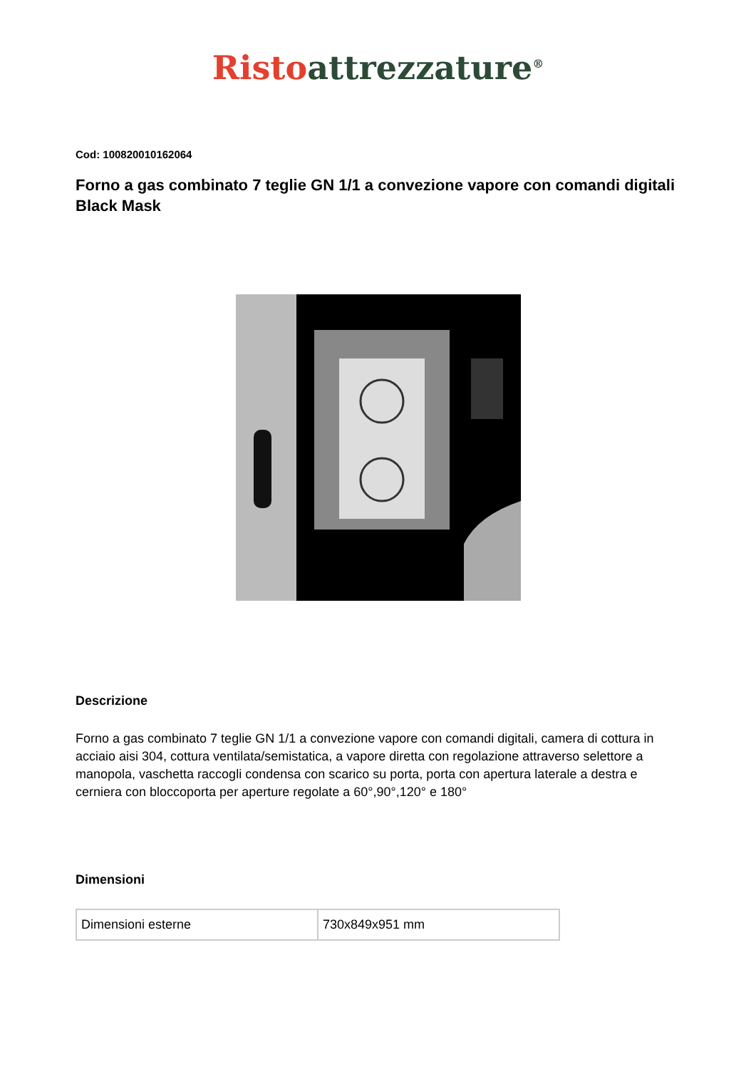Risto attrezzature<sup>®</sup>
Cod: 100820010162064
Forno a gas combinato 7 teglie GN 1/1 a convezione vapore con comandi digitali Black Mask
Descrizione
Forno a gas combinato 7 teglie GN 1/1 a convezione vapore con comandi digitali, camera di cottura in acciaio aisi 304, cottura ventilata/semistatica, a vapore diretta con regolazione attraverso selettore a manopola, vaschetta raccogli condensa con scarico su porta, porta con apertura laterale a destra e cerniera con bloccoporta per aperture regolate a 60°,90°,120° e 180°
Dimensioni
| Dimensioni esterne | 730x849x951 mm |